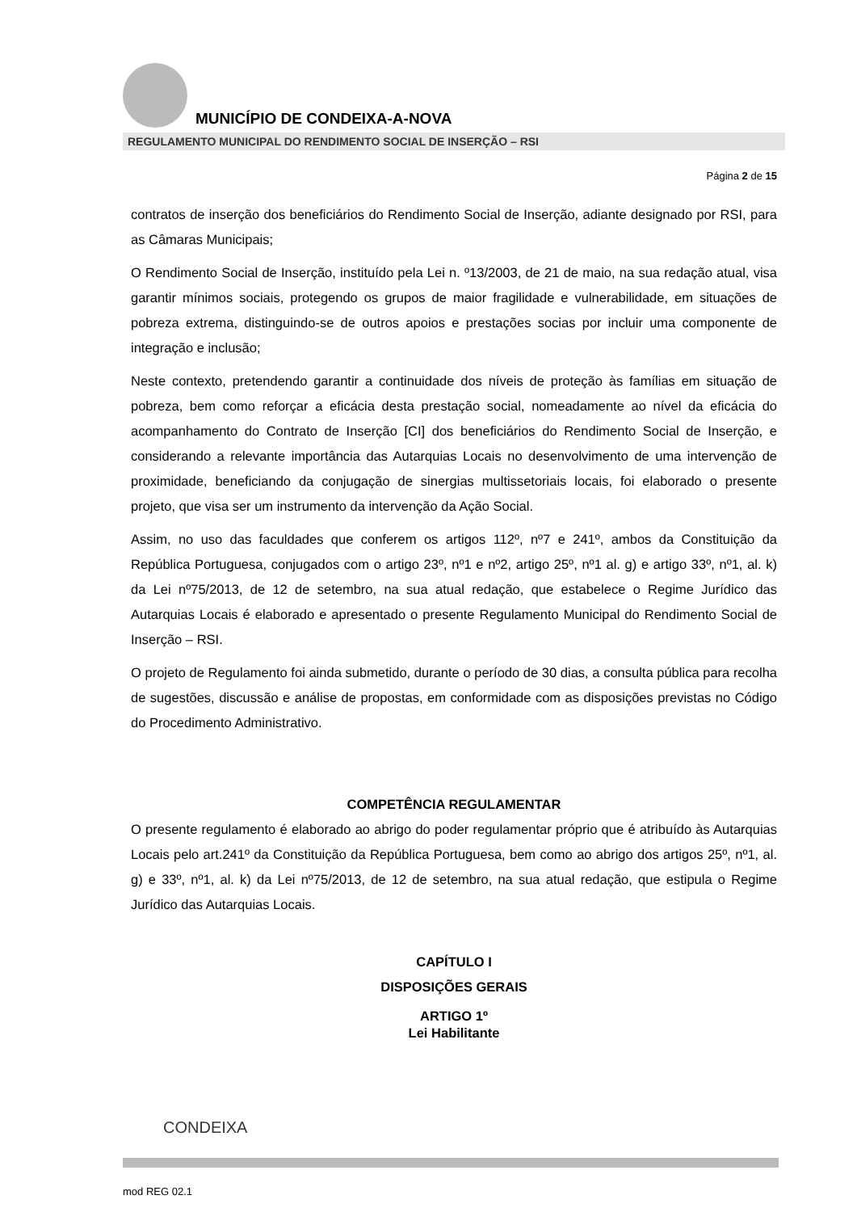MUNICÍPIO DE CONDEIXA-A-NOVA
REGULAMENTO MUNICIPAL DO RENDIMENTO SOCIAL DE INSERÇÃO – RSI
Página 2 de 15
contratos de inserção dos beneficiários do Rendimento Social de Inserção, adiante designado por RSI, para as Câmaras Municipais;
O Rendimento Social de Inserção, instituído pela Lei n. º13/2003, de 21 de maio, na sua redação atual, visa garantir mínimos sociais, protegendo os grupos de maior fragilidade e vulnerabilidade, em situações de pobreza extrema, distinguindo-se de outros apoios e prestações socias por incluir uma componente de integração e inclusão;
Neste contexto, pretendendo garantir a continuidade dos níveis de proteção às famílias em situação de pobreza, bem como reforçar a eficácia desta prestação social, nomeadamente ao nível da eficácia do acompanhamento do Contrato de Inserção [CI] dos beneficiários do Rendimento Social de Inserção, e considerando a relevante importância das Autarquias Locais no desenvolvimento de uma intervenção de proximidade, beneficiando da conjugação de sinergias multissetoriais locais, foi elaborado o presente projeto, que visa ser um instrumento da intervenção da Ação Social.
Assim, no uso das faculdades que conferem os artigos 112º, nº7 e 241º, ambos da Constituição da República Portuguesa, conjugados com o artigo 23º, nº1 e nº2, artigo 25º, nº1 al. g) e artigo 33º, nº1, al. k) da Lei nº75/2013, de 12 de setembro, na sua atual redação, que estabelece o Regime Jurídico das Autarquias Locais é elaborado e apresentado o presente Regulamento Municipal do Rendimento Social de Inserção – RSI.
O projeto de Regulamento foi ainda submetido, durante o período de 30 dias, a consulta pública para recolha de sugestões, discussão e análise de propostas, em conformidade com as disposições previstas no Código do Procedimento Administrativo.
COMPETÊNCIA REGULAMENTAR
O presente regulamento é elaborado ao abrigo do poder regulamentar próprio que é atribuído às Autarquias Locais pelo art.241º da Constituição da República Portuguesa, bem como ao abrigo dos artigos 25º, nº1, al. g) e 33º, nº1, al. k) da Lei nº75/2013, de 12 de setembro, na sua atual redação, que estipula o Regime Jurídico das Autarquias Locais.
CAPÍTULO I
DISPOSIÇÕES GERAIS
ARTIGO 1º
Lei Habilitante
CONDEIXA
mod REG 02.1